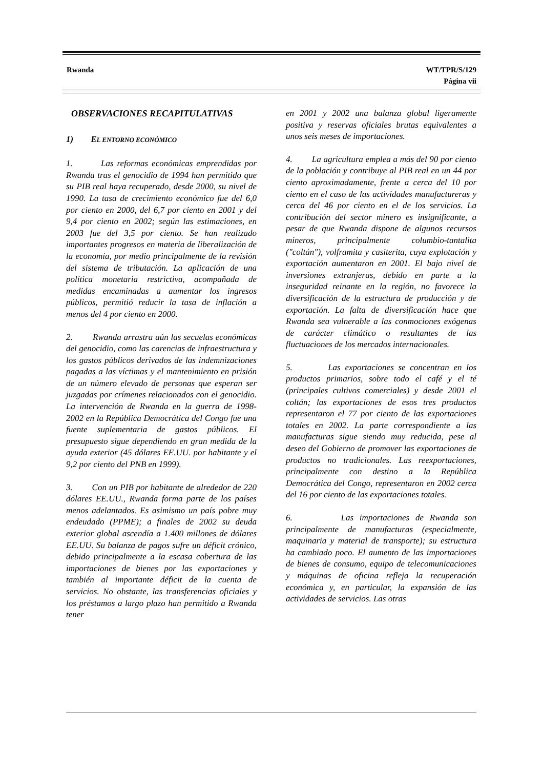Rwanda WT/TPR/S/129
Página vii
OBSERVACIONES RECAPITULATIVAS
1) EL ENTORNO ECONÓMICO
1. Las reformas económicas emprendidas por Rwanda tras el genocidio de 1994 han permitido que su PIB real haya recuperado, desde 2000, su nivel de 1990. La tasa de crecimiento económico fue del 6,0 por ciento en 2000, del 6,7 por ciento en 2001 y del 9,4 por ciento en 2002; según las estimaciones, en 2003 fue del 3,5 por ciento. Se han realizado importantes progresos en materia de liberalización de la economía, por medio principalmente de la revisión del sistema de tributación. La aplicación de una política monetaria restrictiva, acompañada de medidas encaminadas a aumentar los ingresos públicos, permitió reducir la tasa de inflación a menos del 4 por ciento en 2000.
2. Rwanda arrastra aún las secuelas económicas del genocidio, como las carencias de infraestructura y los gastos públicos derivados de las indemnizaciones pagadas a las víctimas y el mantenimiento en prisión de un número elevado de personas que esperan ser juzgadas por crímenes relacionados con el genocidio. La intervención de Rwanda en la guerra de 1998-2002 en la República Democrática del Congo fue una fuente suplementaria de gastos públicos. El presupuesto sigue dependiendo en gran medida de la ayuda exterior (45 dólares EE.UU. por habitante y el 9,2 por ciento del PNB en 1999).
3. Con un PIB por habitante de alrededor de 220 dólares EE.UU., Rwanda forma parte de los países menos adelantados. Es asimismo un país pobre muy endeudado (PPME); a finales de 2002 su deuda exterior global ascendía a 1.400 millones de dólares EE.UU. Su balanza de pagos sufre un déficit crónico, debido principalmente a la escasa cobertura de las importaciones de bienes por las exportaciones y también al importante déficit de la cuenta de servicios. No obstante, las transferencias oficiales y los préstamos a largo plazo han permitido a Rwanda tener
en 2001 y 2002 una balanza global ligeramente positiva y reservas oficiales brutas equivalentes a unos seis meses de importaciones.
4. La agricultura emplea a más del 90 por ciento de la población y contribuye al PIB real en un 44 por ciento aproximadamente, frente a cerca del 10 por ciento en el caso de las actividades manufactureras y cerca del 46 por ciento en el de los servicios. La contribución del sector minero es insignificante, a pesar de que Rwanda dispone de algunos recursos mineros, principalmente columbio-tantalita ("coltán"), volframita y casiterita, cuya explotación y exportación aumentaron en 2001. El bajo nivel de inversiones extranjeras, debido en parte a la inseguridad reinante en la región, no favorece la diversificación de la estructura de producción y de exportación. La falta de diversificación hace que Rwanda sea vulnerable a las conmociones exógenas de carácter climático o resultantes de las fluctuaciones de los mercados internacionales.
5. Las exportaciones se concentran en los productos primarios, sobre todo el café y el té (principales cultivos comerciales) y desde 2001 el coltán; las exportaciones de esos tres productos representaron el 77 por ciento de las exportaciones totales en 2002. La parte correspondiente a las manufacturas sigue siendo muy reducida, pese al deseo del Gobierno de promover las exportaciones de productos no tradicionales. Las reexportaciones, principalmente con destino a la República Democrática del Congo, representaron en 2002 cerca del 16 por ciento de las exportaciones totales.
6. Las importaciones de Rwanda son principalmente de manufacturas (especialmente, maquinaria y material de transporte); su estructura ha cambiado poco. El aumento de las importaciones de bienes de consumo, equipo de telecomunicaciones y máquinas de oficina refleja la recuperación económica y, en particular, la expansión de las actividades de servicios. Las otras